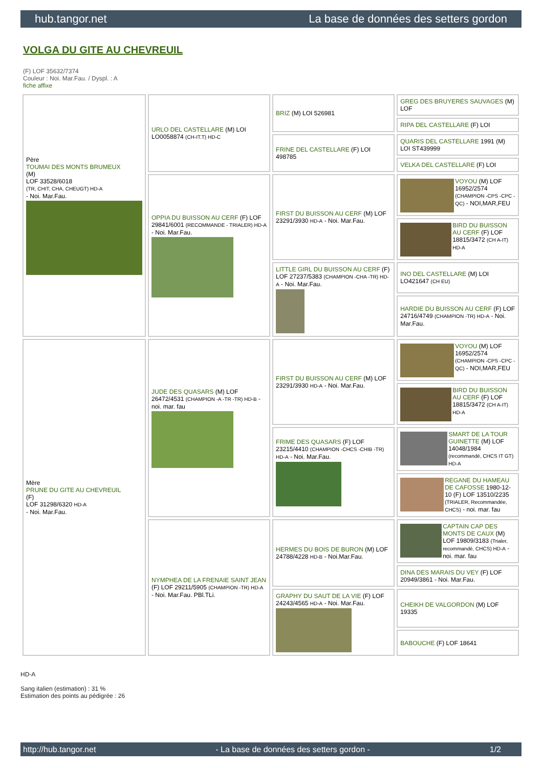hub.tangor.net La base de données des setters gordon
VOLGA DU GITE AU CHEVREUIL
(F) LOF 35632/7374
Couleur : Noi. Mar.Fau. / Dyspl. : A
fiche affixe
| Père TOUMAI DES MONTS BRUMEUX (M) LOF 33528/6018 (TR, CHIT, CHA, CHEUGT) HD-A - Noi. Mar.Fau. | URLO DEL CASTELLARE (M) LOI LO0058874 (CH-IT.T) HD-C | BRIZ (M) LOI 526981 | GREG DES BRUYERES SAUVAGES (M) LOF |
| | | | RIPA DEL CASTELLARE (F) LOI |
| | | FRINE DEL CASTELLARE (F) LOI 498785 | QUARIS DEL CASTELLARE 1991 (M) LOI ST439999 |
| | | | VELKA DEL CASTELLARE (F) LOI |
| | OPPIA DU BUISSON AU CERF (F) LOF 29841/6001 (RECOMMANDE - TRIALER) HD-A - Noi. Mar.Fau. | FIRST DU BUISSON AU CERF (M) LOF 23291/3930 HD-A - Noi. Mar.Fau. | VOYOU (M) LOF 16952/2574 (CHAMPION -CPS -CPC -QC) - NOI,MAR,FEU |
| | | | BIRD DU BUISSON AU CERF (F) LOF 18815/3472 (CH A-IT) HD-A |
| | | LITTLE GIRL DU BUISSON AU CERF (F) LOF 27237/5383 (CHAMPION -CHA -TR) HD-A - Noi. Mar.Fau. | INO DEL CASTELLARE (M) LOI LO421647 (CH EU) |
| | | | HARDIE DU BUISSON AU CERF (F) LOF 24716/4749 (CHAMPION -TR) HD-A - Noi. Mar.Fau. |
| Mère PRUNE DU GITE AU CHEVREUIL (F) LOF 31298/6320 HD-A - Noi. Mar.Fau. | JUDE DES QUASARS (M) LOF 26472/4531 (CHAMPION -A -TR -TR) HD-B - noi. mar. fau | FIRST DU BUISSON AU CERF (M) LOF 23291/3930 HD-A - Noi. Mar.Fau. | VOYOU (M) LOF 16952/2574 (CHAMPION -CPS -CPC -QC) - NOI,MAR,FEU |
| | | | BIRD DU BUISSON AU CERF (F) LOF 18815/3472 (CH A-IT) HD-A |
| | | FRIME DES QUASARS (F) LOF 23215/4410 (CHAMPION -CHCS -CHIB -TR) HD-A - Noi. Mar.Fau. | SMART DE LA TOUR GUINETTE (M) LOF 14048/1984 (recommandé, CHCS IT GT) HD-A |
| | | | REGANE DU HAMEAU DE CAFOSSE 1980-12-10 (F) LOF 13510/2235 (TRIALER, Recommandée, CHCS) - noi. mar. fau |
| | NYMPHEA DE LA FRENAIE SAINT JEAN (F) LOF 29211/5905 (CHAMPION -TR) HD-A - Noi. Mar.Fau. PBl.TLi. | HERMES DU BOIS DE BURON (M) LOF 24788/4228 HD-B - Noi.Mar.Fau. | CAPTAIN CAP DES MONTS DE CAUX (M) LOF 19809/3183 (Trialer, recommandé, CHCS) HD-A - noi. mar. fau |
| | | | DINA DES MARAIS DU VEY (F) LOF 20949/3861 - Noi. Mar.Fau. |
| | | GRAPHY DU SAUT DE LA VIE (F) LOF 24243/4565 HD-A - Noi. Mar.Fau. | CHEIKH DE VALGORDON (M) LOF 19335 |
| | | | BABOUCHE (F) LOF 18641 |
HD-A
Sang italien (estimation) : 31 %
Estimation des points au pédigrée : 26
http://hub.tangor.net - La base de données des setters gordon - 1/2